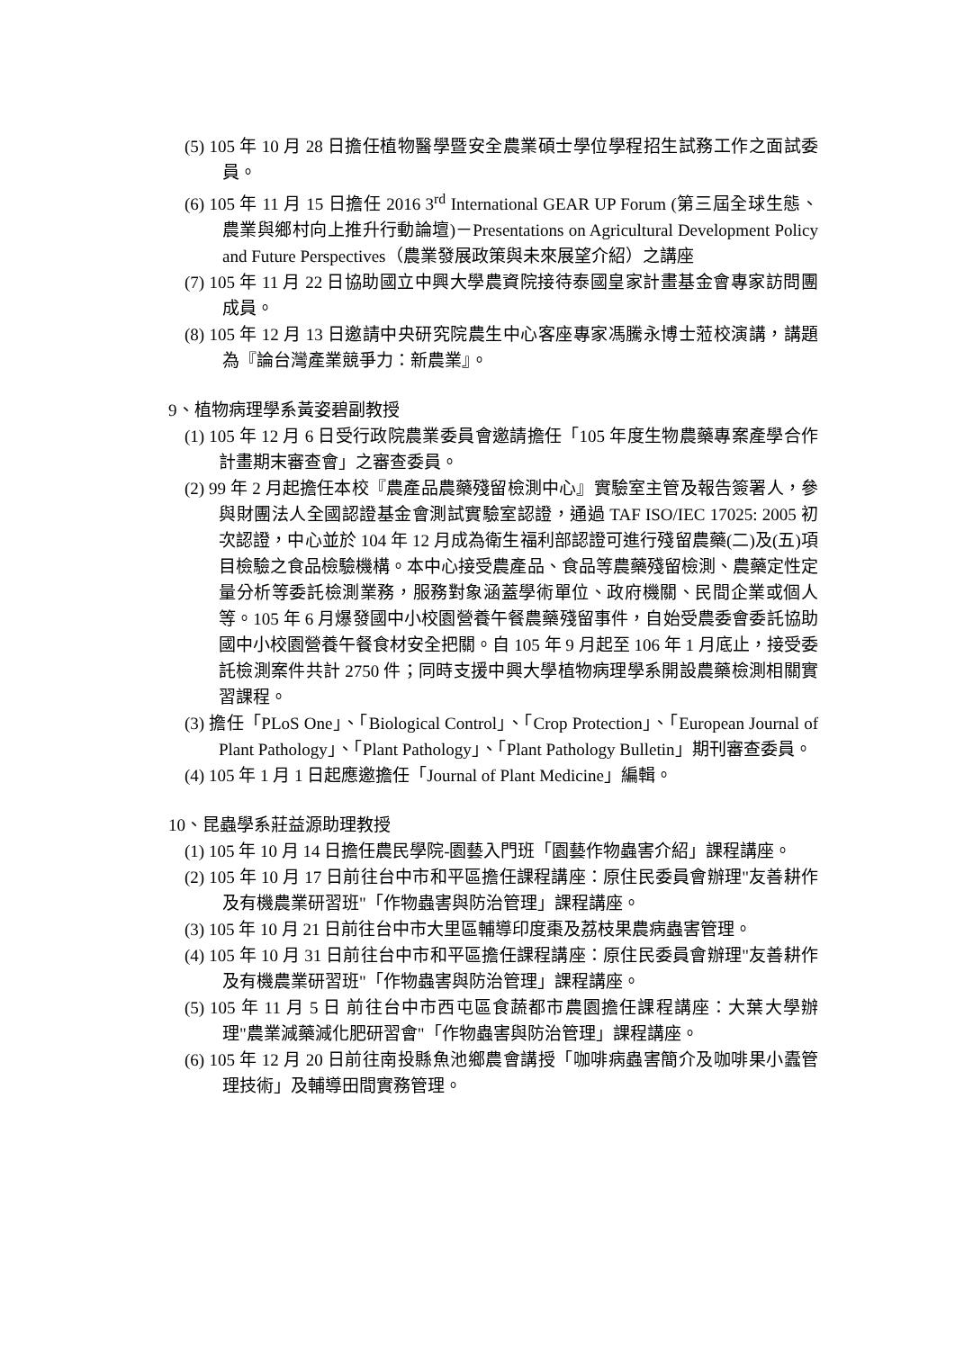(5) 105 年 10 月 28 日擔任植物醫學暨安全農業碩士學位學程招生試務工作之面試委員。
(6) 105 年 11 月 15 日擔任 2016 3<sup>rd</sup> International GEAR UP Forum (第三屆全球生態、農業與鄉村向上推升行動論壇)－Presentations on Agricultural Development Policy and Future Perspectives（農業發展政策與未來展望介紹）之講座
(7) 105 年 11 月 22 日協助國立中興大學農資院接待泰國皇家計畫基金會專家訪問團成員。
(8) 105 年 12 月 13 日邀請中央研究院農生中心客座專家馮騰永博士蒞校演講，講題為『論台灣產業競爭力：新農業』。
9、植物病理學系黃姿碧副教授
(1) 105 年 12 月 6 日受行政院農業委員會邀請擔任「105 年度生物農藥專案產學合作計畫期末審查會」之審查委員。
(2) 99 年 2 月起擔任本校『農產品農藥殘留檢測中心』實驗室主管及報告簽署人，參與財團法人全國認證基金會測試實驗室認證，通過 TAF ISO/IEC 17025: 2005 初次認證，中心並於 104 年 12 月成為衛生福利部認證可進行殘留農藥(二)及(五)項目檢驗之食品檢驗機構。本中心接受農產品、食品等農藥殘留檢測、農藥定性定量分析等委託檢測業務，服務對象涵蓋學術單位、政府機關、民間企業或個人等。105 年 6 月爆發國中小校園營養午餐農藥殘留事件，自始受農委會委託協助國中小校園營養午餐食材安全把關。自 105 年 9 月起至 106 年 1 月底止，接受委託檢測案件共計 2750 件；同時支援中興大學植物病理學系開設農藥檢測相關實習課程。
(3) 擔任「PLoS One」、「Biological Control」、「Crop Protection」、「European Journal of Plant Pathology」、「Plant Pathology」、「Plant Pathology Bulletin」期刊審查委員。
(4) 105 年 1 月 1 日起應邀擔任「Journal of Plant Medicine」編輯。
10、昆蟲學系莊益源助理教授
(1) 105 年 10 月 14 日擔任農民學院-園藝入門班「園藝作物蟲害介紹」課程講座。
(2) 105 年 10 月 17 日前往台中市和平區擔任課程講座：原住民委員會辦理"友善耕作及有機農業研習班"「作物蟲害與防治管理」課程講座。
(3) 105 年 10 月 21 日前往台中市大里區輔導印度棗及荔枝果農病蟲害管理。
(4) 105 年 10 月 31 日前往台中市和平區擔任課程講座：原住民委員會辦理"友善耕作及有機農業研習班"「作物蟲害與防治管理」課程講座。
(5) 105 年 11 月 5 日 前往台中市西屯區食蔬都市農園擔任課程講座：大葉大學辦理"農業減藥減化肥研習會"「作物蟲害與防治管理」課程講座。
(6) 105 年 12 月 20 日前往南投縣魚池鄉農會講授「咖啡病蟲害簡介及咖啡果小蠹管理技術」及輔導田間實務管理。